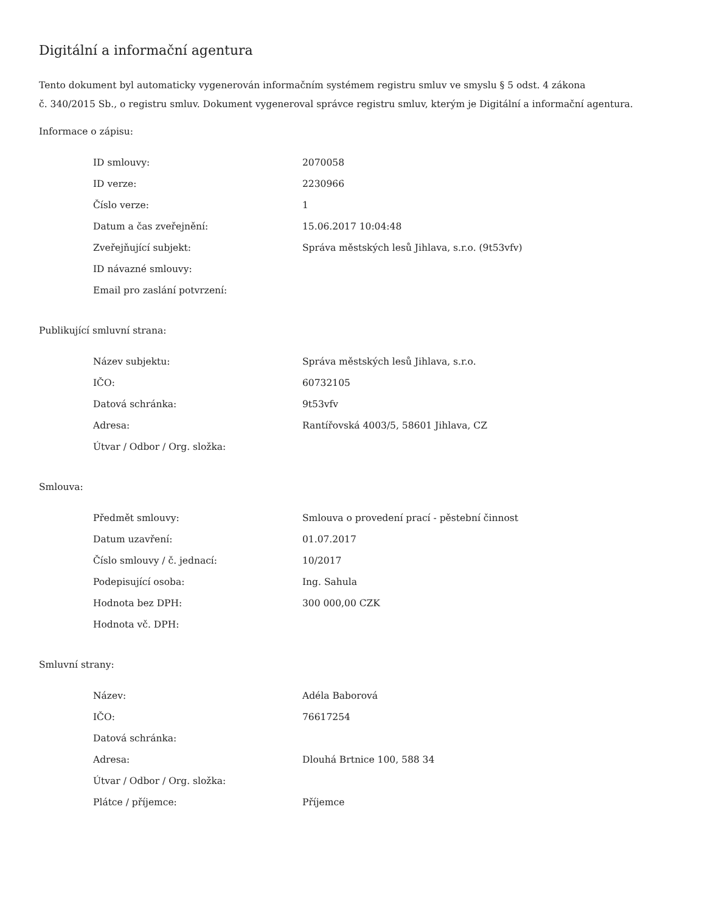Digitální a informační agentura
Tento dokument byl automaticky vygenerován informačním systémem registru smluv ve smyslu § 5 odst. 4 zákona
č. 340/2015 Sb., o registru smluv. Dokument vygeneroval správce registru smluv, kterým je Digitální a informační agentura.
Informace o zápisu:
| ID smlouvy: | 2070058 |
| ID verze: | 2230966 |
| Číslo verze: | 1 |
| Datum a čas zveřejnění: | 15.06.2017 10:04:48 |
| Zveřejňující subjekt: | Správa městských lesů Jihlava, s.r.o. (9t53vfv) |
| ID návazné smlouvy: | |
| Email pro zaslání potvrzení: | |
Publikující smluvní strana:
| Název subjektu: | Správa městských lesů Jihlava, s.r.o. |
| IČO: | 60732105 |
| Datová schránka: | 9t53vfv |
| Adresa: | Rantířovská 4003/5, 58601 Jihlava, CZ |
| Útvar / Odbor / Org. složka: | |
Smlouva:
| Předmět smlouvy: | Smlouva o provedení prací - pěstební činnost |
| Datum uzavření: | 01.07.2017 |
| Číslo smlouvy / č. jednací: | 10/2017 |
| Podepisující osoba: | Ing. Sahula |
| Hodnota bez DPH: | 300 000,00 CZK |
| Hodnota vč. DPH: | |
Smluvní strany:
| Název: | Adéla Baborová |
| IČO: | 76617254 |
| Datová schránka: | |
| Adresa: | Dlouhá Brtnice 100, 588 34 |
| Útvar / Odbor / Org. složka: | |
| Plátce / příjemce: | Příjemce |